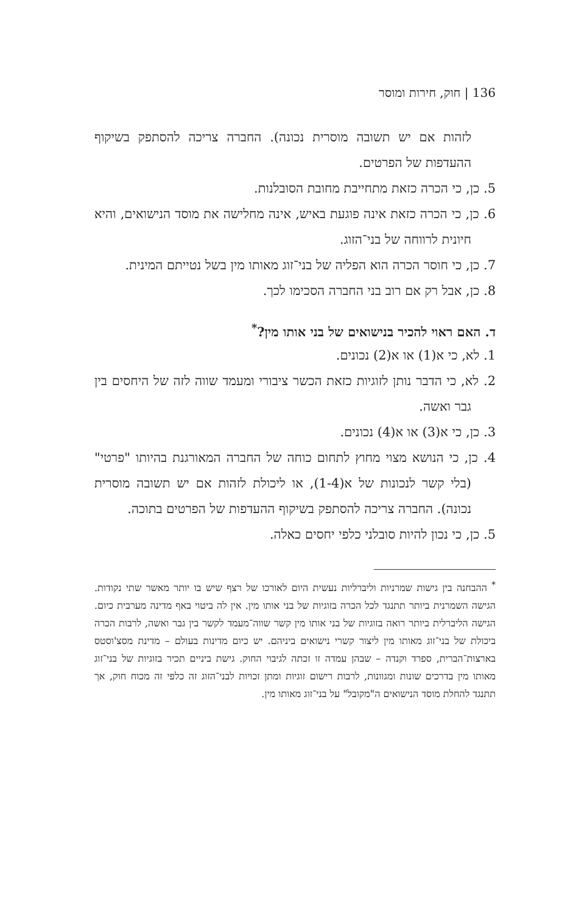136 | חוק, חירות ומוסר
לזהות אם יש תשובה מוסרית נכונה). החברה צריכה להסתפק בשיקוף ההעדפות של הפרטים.
5. כן, כי הכרה כזאת מתחייבת מחובת הסובלנות.
6. כן, כי הכרה כזאת אינה פוגעת באיש, אינה מחלישה את מוסד הנישואים, והיא חיונית לרווחה של בני־הזוג.
7. כן, כי חוסר הכרה הוא הפליה של בני־זוג מאותו מין בשל נטייתם המינית.
8. כן, אבל רק אם רוב בני החברה הסכימו לכך.
ד. האם ראוי להכיר בנישואים של בני אותו מין?<sup>*</sup>
1. לא, כי א(1) או א(2) נכונים.
2. לא, כי הדבר נותן לזוגיות כזאת הכשר ציבורי ומעמד שווה לזה של היחסים בין גבר ואשה.
3. כן, כי א(3) או א(4) נכונים.
4. כן, כי הנושא מצוי מחוץ לתחום כוחה של החברה המאורגנת בהיותו "פרטי" (בלי קשר לנכונות של א(1-4), או ליכולת לזהות אם יש תשובה מוסרית נכונה). החברה צריכה להסתפק בשיקוף ההעדפות של הפרטים בתוכה.
5. כן, כי נכון להיות סובלני כלפי יחסים כאלה.
<sup>*</sup> ההבחנה בין גישות שמרניות וליברליות נעשית היום לאורכו של רצף שיש בו יותר מאשר שתי נקודות. הגישה השמרנית ביותר תתנגד לכל הכרה בזוגיות של בני אותו מין. אין לה ביטוי באף מדינה מערבית כיום. הגישה הליברלית ביותר רואה בזוגיות של בני אותו מין קשר שווה־מעמד לקשר בין גבר ואשה, לרבות הכרה ביכולת של בני־זוג מאותו מין ליצור קשרי נישואים ביניהם. יש כיום מדינות בעולם – מדינת מסצ'וסטס בארצות־הברית, ספרד וקנדה – שבהן עמדה זו זכתה לגיבוי החוק. גישת ביניים תכיר בזוגיות של בני־זוג מאותו מין בדרכים שונות ומגוונות, לרבות רישום זוגיות ומתן זכויות לבני־הזוג זה כלפי זה מכוח חוק, אך תתנגד להחלת מוסד הנישואים ה"מקובל" על בני־זוג מאותו מין.